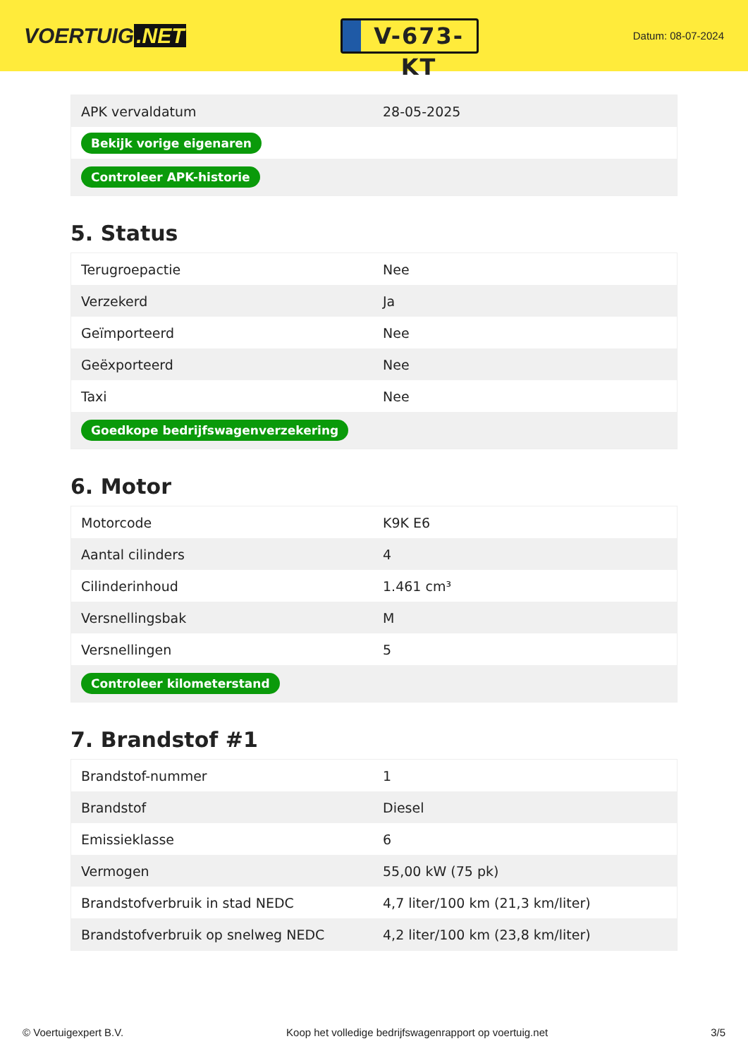VOERTUIG.NET
V-673-KT
Datum: 08-07-2024
| APK vervaldatum | 28-05-2025 |
| Bekijk vorige eigenaren | |
| Controleer APK-historie | |
5. Status
| Terugroepactie | Nee |
| Verzekerd | Ja |
| Geïmporteerd | Nee |
| Geëxporteerd | Nee |
| Taxi | Nee |
| Goedkope bedrijfswagenverzekering | |
6. Motor
| Motorcode | K9K E6 |
| Aantal cilinders | 4 |
| Cilinderinhoud | 1.461 cm³ |
| Versnellingsbak | M |
| Versnellingen | 5 |
| Controleer kilometerstand | |
7. Brandstof #1
| Brandstof-nummer | 1 |
| Brandstof | Diesel |
| Emissieklasse | 6 |
| Vermogen | 55,00 kW (75 pk) |
| Brandstofverbruik in stad NEDC | 4,7 liter/100 km (21,3 km/liter) |
| Brandstofverbruik op snelweg NEDC | 4,2 liter/100 km (23,8 km/liter) |
© Voertuigexpert B.V. Koop het volledige bedrijfswagenrapport op voertuig.net 3/5